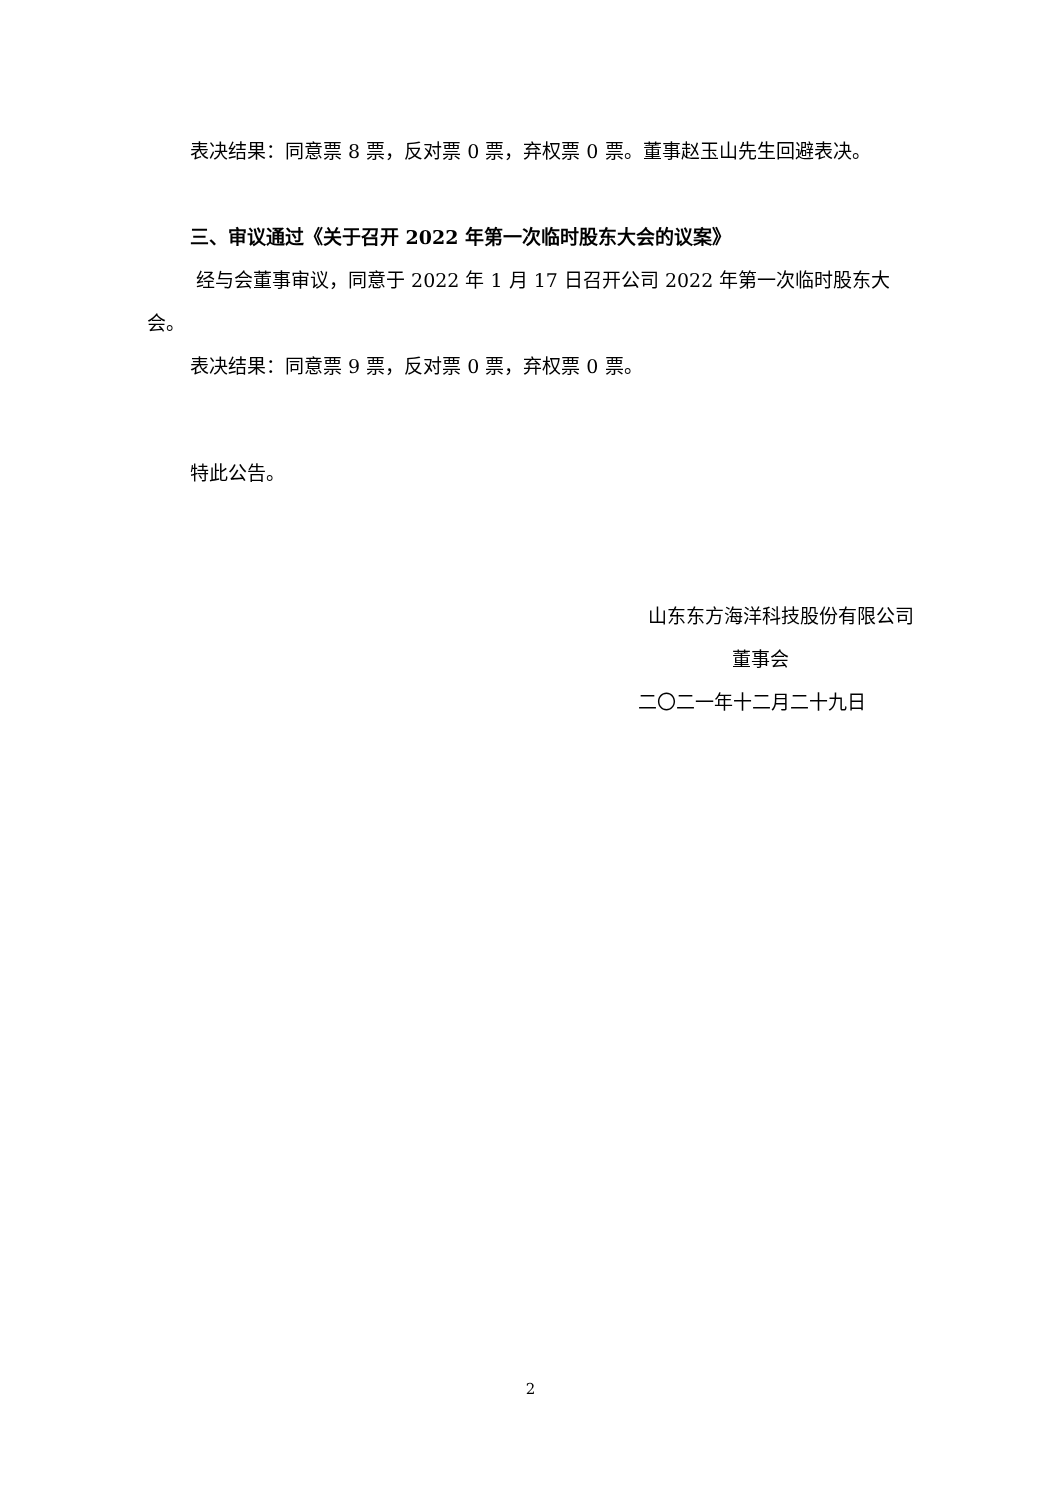表决结果：同意票 8 票，反对票 0 票，弃权票 0 票。董事赵玉山先生回避表决。
三、审议通过《关于召开 2022 年第一次临时股东大会的议案》
经与会董事审议，同意于 2022 年 1 月 17 日召开公司 2022 年第一次临时股东大会。
表决结果：同意票 9 票，反对票 0 票，弃权票 0 票。
特此公告。
山东东方海洋科技股份有限公司
董事会
二〇二一年十二月二十九日
2